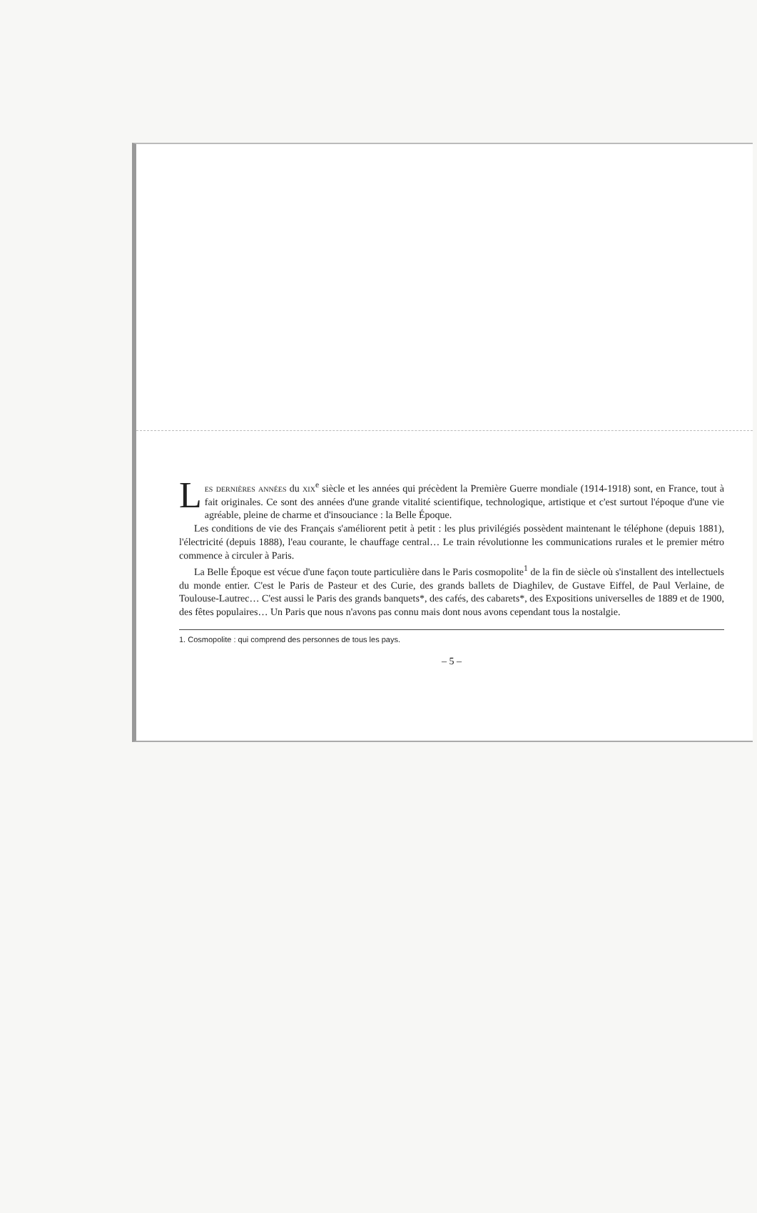Les dernières années du xix<sup>e</sup> siècle et les années qui précèdent la Première Guerre mondiale (1914-1918) sont, en France, tout à fait originales. Ce sont des années d'une grande vitalité scientifique, technologique, artistique et c'est surtout l'époque d'une vie agréable, pleine de charme et d'insouciance : la Belle Époque.
Les conditions de vie des Français s'améliorent petit à petit : les plus privilégiés possèdent maintenant le téléphone (depuis 1881), l'électricité (depuis 1888), l'eau courante, le chauffage central… Le train révolutionne les communications rurales et le premier métro commence à circuler à Paris.
La Belle Époque est vécue d'une façon toute particulière dans le Paris cosmopolite<sup>1</sup> de la fin de siècle où s'installent des intellectuels du monde entier. C'est le Paris de Pasteur et des Curie, des grands ballets de Diaghilev, de Gustave Eiffel, de Paul Verlaine, de Toulouse-Lautrec… C'est aussi le Paris des grands banquets*, des cafés, des cabarets*, des Expositions universelles de 1889 et de 1900, des fêtes populaires… Un Paris que nous n'avons pas connu mais dont nous avons cependant tous la nostalgie.
1. Cosmopolite : qui comprend des personnes de tous les pays.
– 5 –